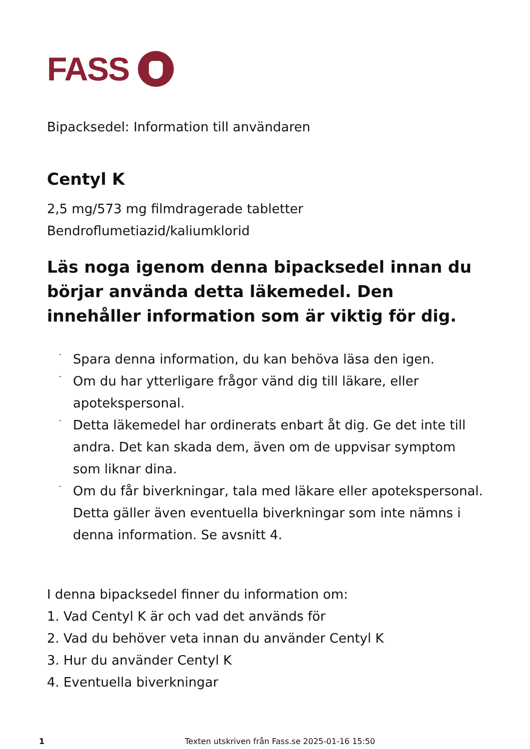FASS
Bipacksedel: Information till användaren
Centyl K
2,5 mg/573 mg filmdragerade tabletter
Bendroflumetiazid/kaliumklorid
Läs noga igenom denna bipacksedel innan du börjar använda detta läkemedel. Den innehåller information som är viktig för dig.
-
Spara denna information, du kan behöva läsa den igen.
-
Om du har ytterligare frågor vänd dig till läkare, eller apotekspersonal.
-
Detta läkemedel har ordinerats enbart åt dig. Ge det inte till andra. Det kan skada dem, även om de uppvisar symptom som liknar dina.
-
Om du får biverkningar, tala med läkare eller apotekspersonal. Detta gäller även eventuella biverkningar som inte nämns i denna information. Se avsnitt 4.
I denna bipacksedel finner du information om:
1. Vad Centyl K är och vad det används för
2. Vad du behöver veta innan du använder Centyl K
3. Hur du använder Centyl K
4. Eventuella biverkningar
1 Texten utskriven från Fass.se 2025-01-16 15:50